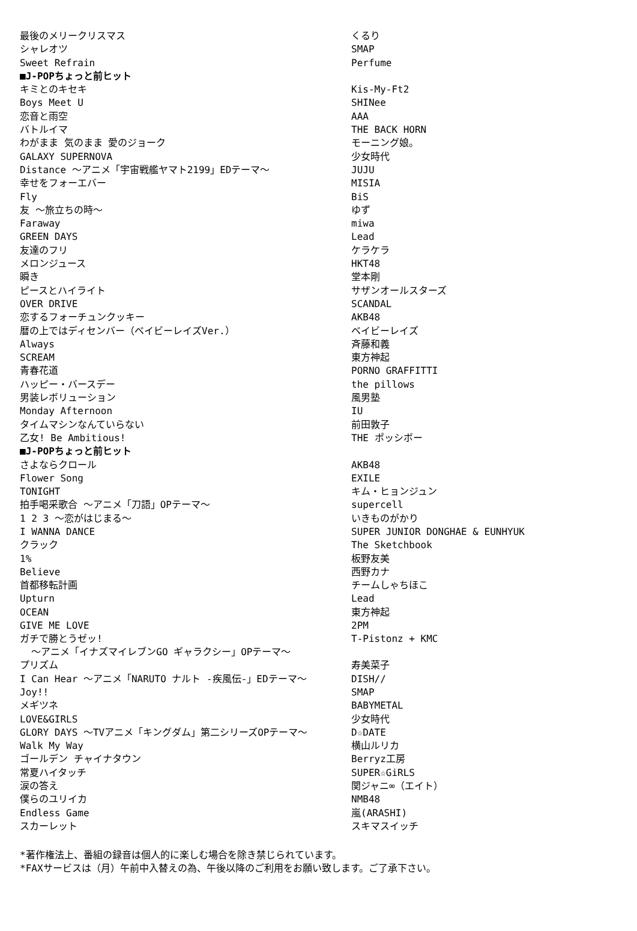| 最後のメリークリスマス | くるり |
| シャレオツ | SMAP |
| Sweet Refrain | Perfume |
| ■J-POPちょっと前ヒット | |
| キミとのキセキ | Kis-My-Ft2 |
| Boys Meet U | SHINee |
| 恋音と雨空 | AAA |
| バトルイマ | THE BACK HORN |
| わがまま 気のまま 愛のジョーク | モーニング娘。 |
| GALAXY SUPERNOVA | 少女時代 |
| Distance ～アニメ「宇宙戦艦ヤマト2199」EDテーマ～ | JUJU |
| 幸せをフォーエバー | MISIA |
| Fly | BiS |
| 友 ～旅立ちの時～ | ゆず |
| Faraway | miwa |
| GREEN DAYS | Lead |
| 友達のフリ | ケラケラ |
| メロンジュース | HKT48 |
| 瞬き | 堂本剛 |
| ピースとハイライト | サザンオールスターズ |
| OVER DRIVE | SCANDAL |
| 恋するフォーチュンクッキー | AKB48 |
| 暦の上ではディセンバー（ベイビーレイズVer.） | ベイビーレイズ |
| Always | 斉藤和義 |
| SCREAM | 東方神起 |
| 青春花道 | PORNO GRAFFITTI |
| ハッピー・バースデー | the pillows |
| 男装レボリューション | 風男塾 |
| Monday Afternoon | IU |
| タイムマシンなんていらない | 前田敦子 |
| 乙女! Be Ambitious! | THE ポッシボー |
| ■J-POPちょっと前ヒット | |
| さよならクロール | AKB48 |
| Flower Song | EXILE |
| TONIGHT | キム・ヒョンジュン |
| 拍手喝采歌合 ～アニメ「刀語」OPテーマ～ | supercell |
| 1 2 3 ～恋がはじまる～ | いきものがかり |
| I WANNA DANCE | SUPER JUNIOR DONGHAE & EUNHYUK |
| クラック | The Sketchbook |
| 1% | 板野友美 |
| Believe | 西野カナ |
| 首都移転計画 | チームしゃちほこ |
| Upturn | Lead |
| OCEAN | 東方神起 |
| GIVE ME LOVE | 2PM |
| ガチで勝とうゼッ! ～アニメ「イナズマイレブンGO ギャラクシー」OPテーマ～ | T-Pistonz + KMC |
| プリズム | 寿美菜子 |
| I Can Hear ～アニメ「NARUTO ナルト -疾風伝-」EDテーマ～ | DISH// |
| Joy!! | SMAP |
| メギツネ | BABYMETAL |
| LOVE&GIRLS | 少女時代 |
| GLORY DAYS ～TVアニメ「キングダム」第二シリーズOPテーマ～ | D☆DATE |
| Walk My Way | 横山ルリカ |
| ゴールデン チャイナタウン | Berryz工房 |
| 常夏ハイタッチ | SUPER☆GiRLS |
| 涙の答え | 関ジャニ∞（エイト） |
| 僕らのユリイカ | NMB48 |
| Endless Game | 嵐(ARASHI) |
| スカーレット | スキマスイッチ |
*著作権法上、番組の録音は個人的に楽しむ場合を除き禁じられています。
*FAXサービスは（月）午前中入替えの為、午後以降のご利用をお願い致します。ご了承下さい。